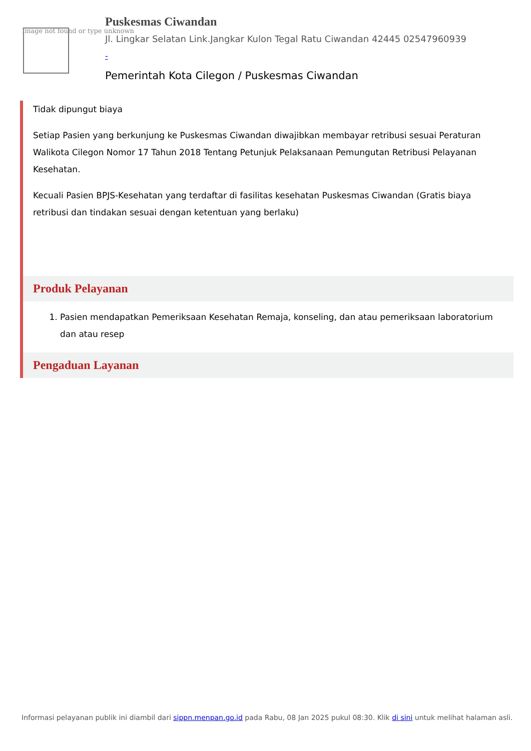Image not found or type unknown
Puskesmas Ciwandan
Jl. Lingkar Selatan Link.Jangkar Kulon Tegal Ratu Ciwandan 42445 02547960939
-
Pemerintah Kota Cilegon / Puskesmas Ciwandan
Tidak dipungut biaya
Setiap Pasien yang berkunjung ke Puskesmas Ciwandan diwajibkan membayar retribusi sesuai Peraturan Walikota Cilegon Nomor 17 Tahun 2018 Tentang Petunjuk Pelaksanaan Pemungutan Retribusi Pelayanan Kesehatan.
Kecuali Pasien BPJS-Kesehatan yang terdaftar di fasilitas kesehatan Puskesmas Ciwandan (Gratis biaya retribusi dan tindakan sesuai dengan ketentuan yang berlaku)
Produk Pelayanan
1. Pasien mendapatkan Pemeriksaan Kesehatan Remaja, konseling, dan atau pemeriksaan laboratorium dan atau resep
Pengaduan Layanan
Informasi pelayanan publik ini diambil dari sippn.menpan.go.id pada Rabu, 08 Jan 2025 pukul 08:30. Klik di sini untuk melihat halaman asli.